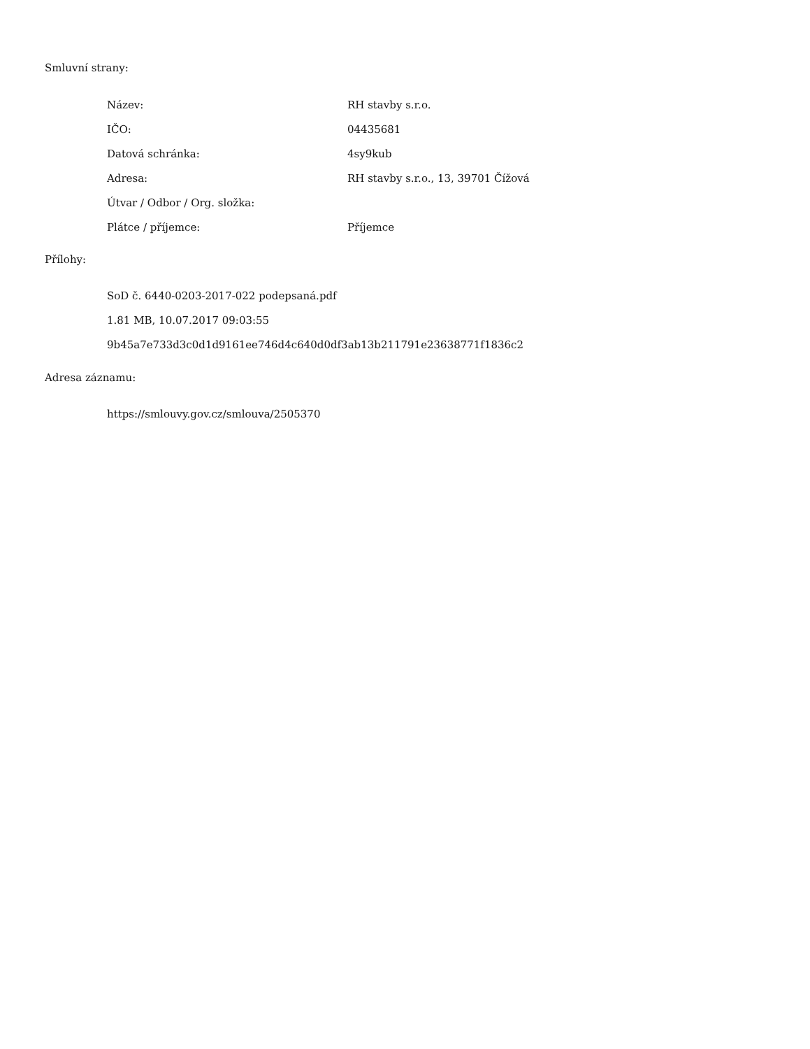Smluvní strany:
| Název: | RH stavby s.r.o. |
| IČO: | 04435681 |
| Datová schránka: | 4sy9kub |
| Adresa: | RH stavby s.r.o., 13, 39701 Čížová |
| Útvar / Odbor / Org. složka: | |
| Plátce / příjemce: | Příjemce |
Přílohy:
SoD č. 6440-0203-2017-022 podepsaná.pdf
1.81 MB, 10.07.2017 09:03:55
9b45a7e733d3c0d1d9161ee746d4c640d0df3ab13b211791e23638771f1836c2
Adresa záznamu:
https://smlouvy.gov.cz/smlouva/2505370